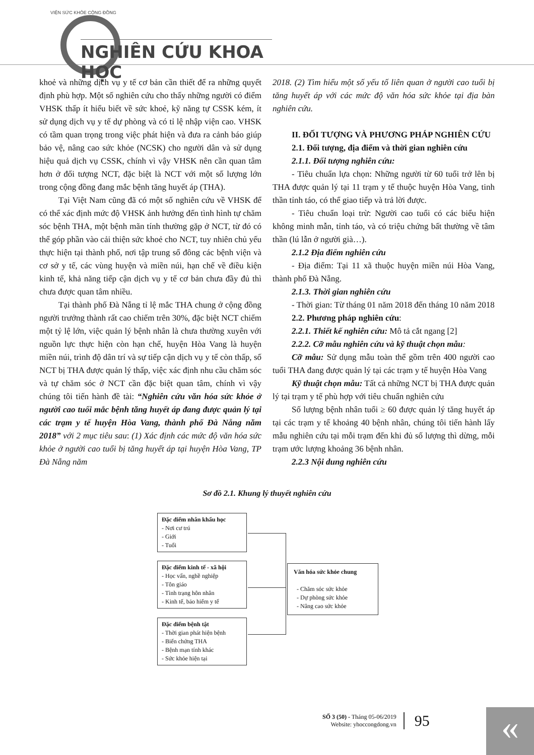VIỆN SỨC KHỎE CỘNG ĐỒNG
NGHIÊN CỨU KHOA HỌC
khoẻ và những dịch vụ y tế cơ bản cần thiết để ra những quyết định phù hợp. Một số nghiên cứu cho thấy những người có điểm VHSK thấp ít hiểu biết về sức khoẻ, kỹ năng tự CSSK kém, ít sử dụng dịch vụ y tế dự phòng và có tỉ lệ nhập viện cao. VHSK có tầm quan trọng trong việc phát hiện và đưa ra cảnh báo giúp bảo vệ, nâng cao sức khỏe (NCSK) cho người dân và sử dụng hiệu quả dịch vụ CSSK, chính vì vậy VHSK nên cần quan tâm hơn ở đối tượng NCT, đặc biệt là NCT với một số lượng lớn trong cộng đồng đang mắc bệnh tăng huyết áp (THA).
Tại Việt Nam cũng đã có một số nghiên cứu về VHSK để có thể xác định mức độ VHSK ảnh hưởng đến tình hình tự chăm sóc bệnh THA, một bệnh mãn tính thường gặp ở NCT, từ đó có thể góp phần vào cải thiện sức khoẻ cho NCT, tuy nhiên chủ yếu thực hiện tại thành phố, nơi tập trung số đông các bệnh viện và cơ sở y tế, các vùng huyện và miền núi, hạn chế về điều kiện kinh tế, khả năng tiếp cận dịch vụ y tế cơ bản chưa đầy đủ thì chưa được quan tâm nhiều.
Tại thành phố Đà Nẵng tỉ lệ mắc THA chung ở cộng đồng người trưởng thành rất cao chiếm trên 30%, đặc biệt NCT chiếm một tỷ lệ lớn, việc quản lý bệnh nhân là chưa thường xuyên với nguồn lực thực hiện còn hạn chế, huyện Hòa Vang là huyện miền núi, trình độ dân trí và sự tiếp cận dịch vụ y tế còn thấp, số NCT bị THA được quản lý thấp, việc xác định nhu cầu chăm sóc và tự chăm sóc ở NCT cần đặc biệt quan tâm, chính vì vậy chúng tôi tiến hành đề tài: “Nghiên cứu văn hóa sức khỏe ở người cao tuổi mắc bệnh tăng huyết áp đang được quản lý tại các trạm y tế huyện Hòa Vang, thành phố Đà Nẵng năm 2018” với 2 mục tiêu sau: (1) Xác định các mức độ văn hóa sức khỏe ở người cao tuổi bị tăng huyết áp tại huyện Hòa Vang, TP Đà Nẵng năm
2018. (2) Tìm hiểu một số yếu tố liên quan ở người cao tuổi bị tăng huyết áp với các mức độ văn hóa sức khỏe tại địa bàn nghiên cứu.
II. ĐỐI TƯỢNG VÀ PHƯƠNG PHÁP NGHIÊN CỨU
2.1. Đối tượng, địa điểm và thời gian nghiên cứu
2.1.1. Đối tượng nghiên cứu:
- Tiêu chuẩn lựa chọn: Những người từ 60 tuổi trở lên bị THA được quản lý tại 11 trạm y tế thuộc huyện Hòa Vang, tinh thần tỉnh táo, có thể giao tiếp và trả lời được.
- Tiêu chuẩn loại trừ: Người cao tuổi có các biểu hiện không minh mẫn, tỉnh táo, và có triệu chứng bất thường về tâm thần (lú lẫn ở người già…).
2.1.2 Địa điểm nghiên cứu
- Địa điểm: Tại 11 xã thuộc huyện miền núi Hòa Vang, thành phố Đà Nẵng.
2.1.3. Thời gian nghiên cứu
- Thời gian: Từ tháng 01 năm 2018 đến tháng 10 năm 2018
2.2. Phương pháp nghiên cứu:
2.2.1. Thiết kế nghiên cứu: Mô tả cắt ngang [2]
2.2.2. Cỡ mẫu nghiên cứu và kỹ thuật chọn mẫu:
Cỡ mẫu: Sử dụng mẫu toàn thể gồm trên 400 người cao tuổi THA đang được quản lý tại các trạm y tế huyện Hòa Vang
Kỹ thuật chọn mẫu: Tất cả những NCT bị THA được quản lý tại trạm y tế phù hợp với tiêu chuẩn nghiên cứu
Số lượng bệnh nhân tuổi ≥ 60 được quản lý tăng huyết áp tại các trạm y tế khoảng 40 bệnh nhân, chúng tôi tiến hành lấy mẫu nghiên cứu tại mỗi trạm đến khi đủ số lượng thì dừng, mỗi trạm ước lượng khoảng 36 bệnh nhân.
2.2.3 Nội dung nghiên cứu
Sơ đồ 2.1. Khung lý thuyết nghiên cứu
Đặc điểm nhân khẩu học
- Nơi cư trú
- Giới
- Tuổi
Đặc điểm kinh tế - xã hội
- Học vấn, nghề nghiệp
- Tôn giáo
- Tình trạng hôn nhân
- Kinh tế, bảo hiểm y tế
Đặc điểm bệnh tật
- Thời gian phát hiện bệnh
- Biến chứng THA
- Bệnh mạn tính khác
- Sức khỏe hiện tại
Văn hóa sức khỏe chung
- Chăm sóc sức khỏe
- Dự phòng sức khỏe
- Nâng cao sức khỏe
SỐ 3 (50) - Tháng 05-06/2019
Website: yhoccongdong.vn
95
«